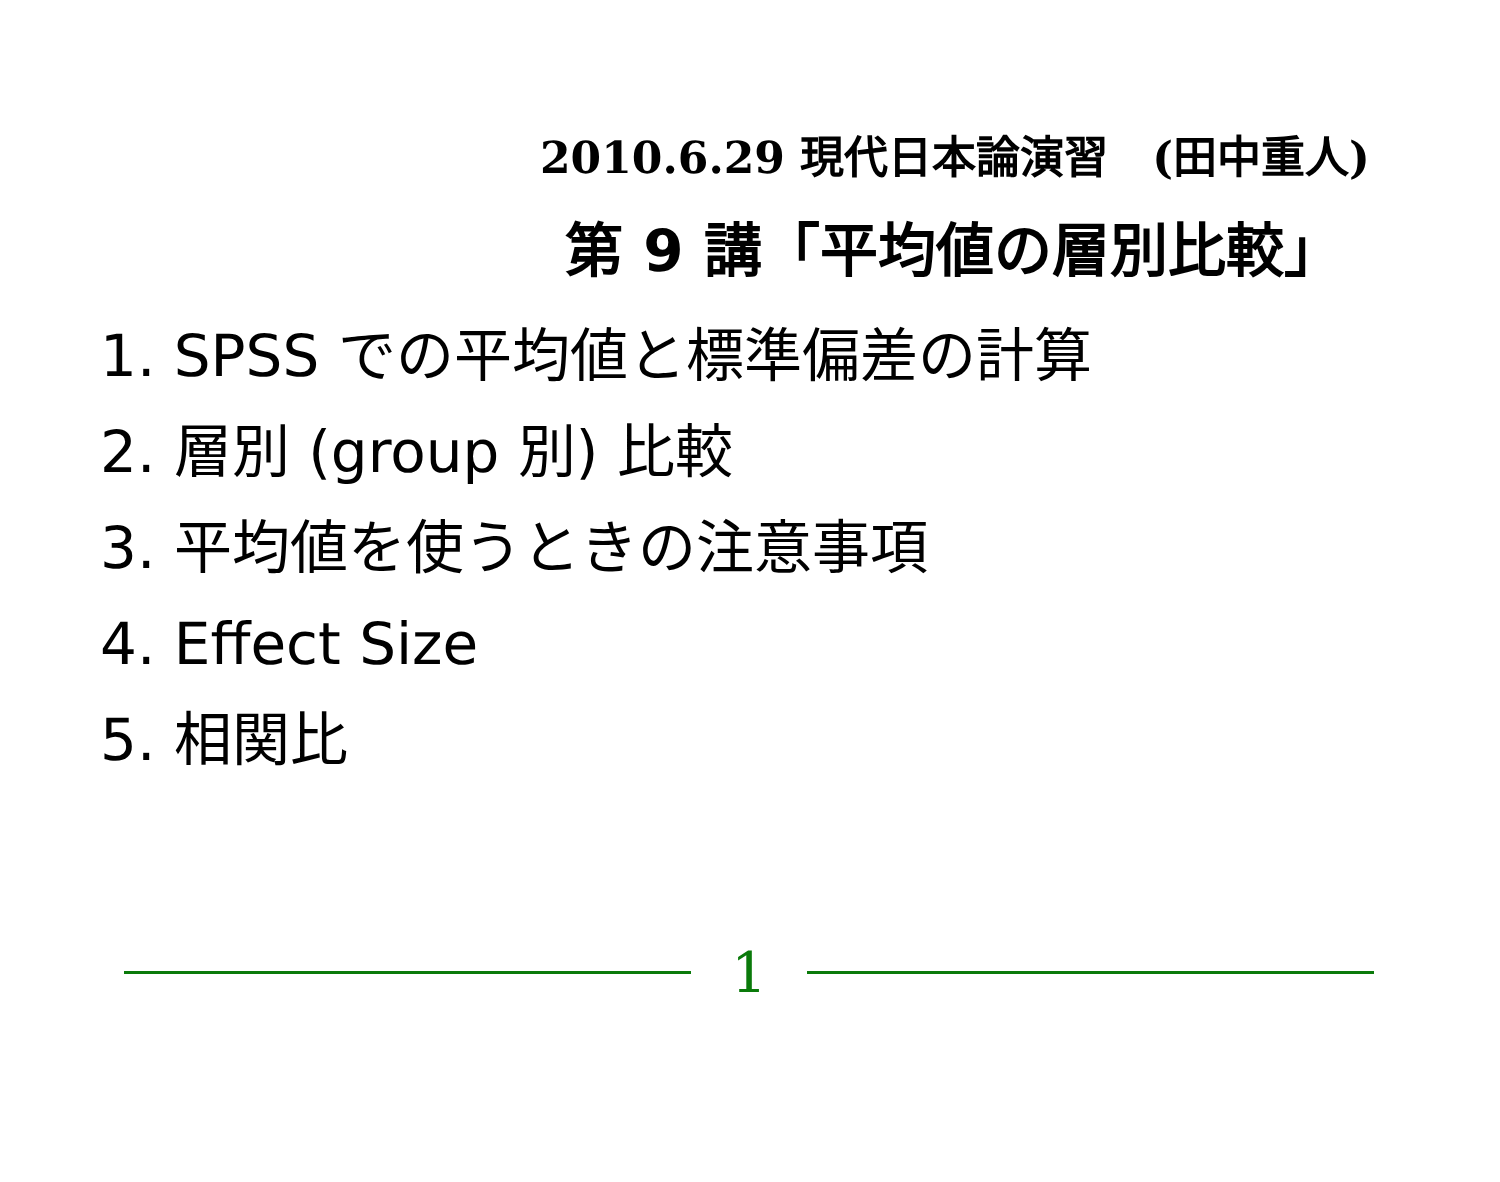2010.6.29 現代日本論演習　(田中重人)
第 9 講「平均値の層別比較」
1. SPSS での平均値と標準偏差の計算
2. 層別 (group 別) 比較
3. 平均値を使うときの注意事項
4. Effect Size
5. 相関比
1